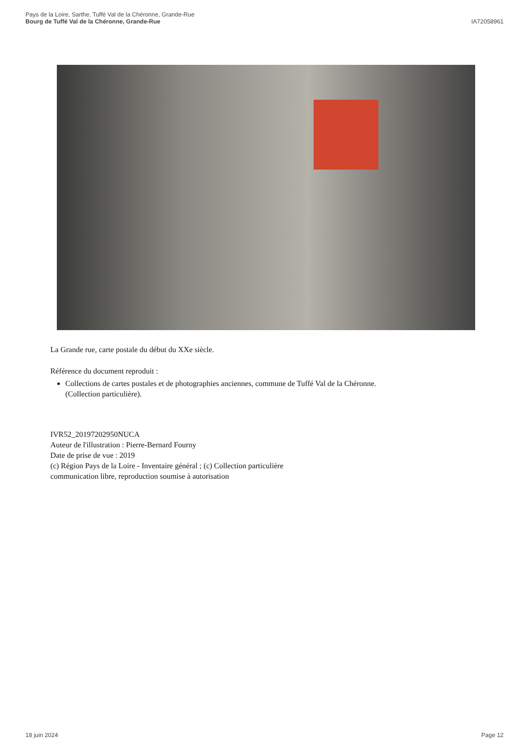Pays de la Loire, Sarthe, Tuffé Val de la Chéronne, Grande-Rue
Bourg de Tuffé Val de la Chéronne, Grande-Rue
IA72058961
La Grande rue, carte postale du début du XXe siècle.
Référence du document reproduit :
Collections de cartes postales et de photographies anciennes, commune de Tuffé Val de la Chéronne.
(Collection particulière).
IVR52_20197202950NUCA
Auteur de l'illustration : Pierre-Bernard Fourny
Date de prise de vue : 2019
(c) Région Pays de la Loire - Inventaire général ; (c) Collection particulière
communication libre, reproduction soumise à autorisation
18 juin 2024 Page 12